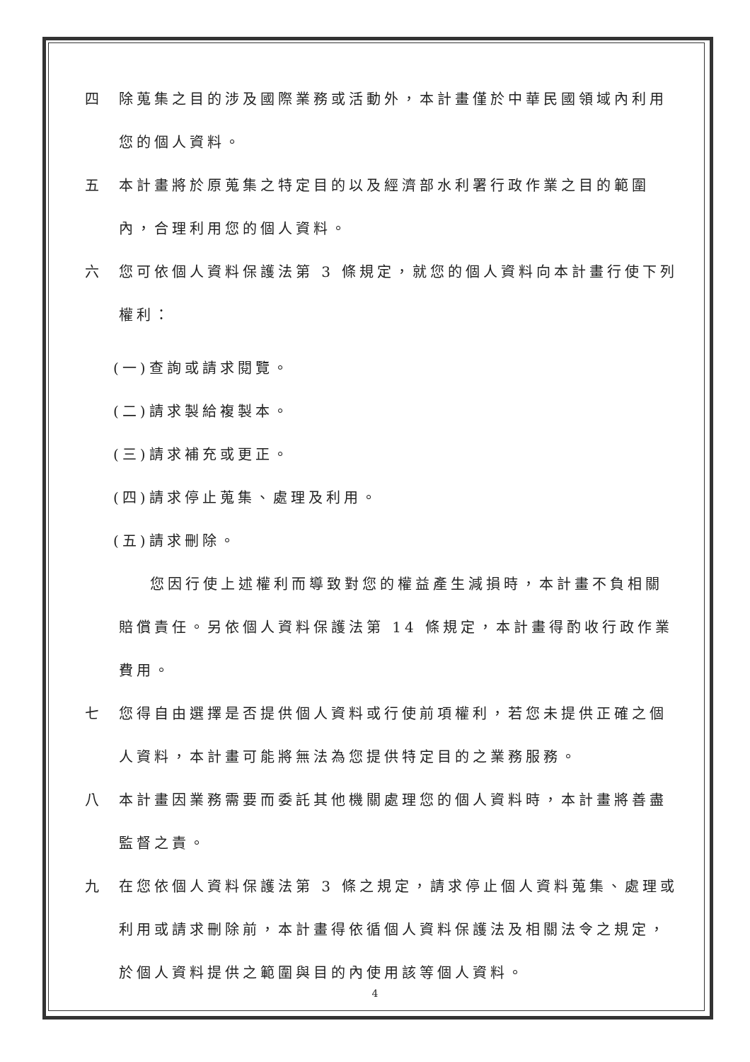四 除蒐集之目的涉及國際業務或活動外，本計畫僅於中華民國領域內利用您的個人資料。
五 本計畫將於原蒐集之特定目的以及經濟部水利署行政作業之目的範圍內，合理利用您的個人資料。
六 您可依個人資料保護法第 3 條規定，就您的個人資料向本計畫行使下列權利：
(一)查詢或請求閱覽。
(二)請求製給複製本。
(三)請求補充或更正。
(四)請求停止蒐集、處理及利用。
(五)請求刪除。
您因行使上述權利而導致對您的權益產生減損時，本計畫不負相關賠償責任。另依個人資料保護法第 14 條規定，本計畫得酌收行政作業費用。
七 您得自由選擇是否提供個人資料或行使前項權利，若您未提供正確之個人資料，本計畫可能將無法為您提供特定目的之業務服務。
八 本計畫因業務需要而委託其他機關處理您的個人資料時，本計畫將善盡監督之責。
九 在您依個人資料保護法第 3 條之規定，請求停止個人資料蒐集、處理或利用或請求刪除前，本計畫得依循個人資料保護法及相關法令之規定，於個人資料提供之範圍與目的內使用該等個人資料。
4